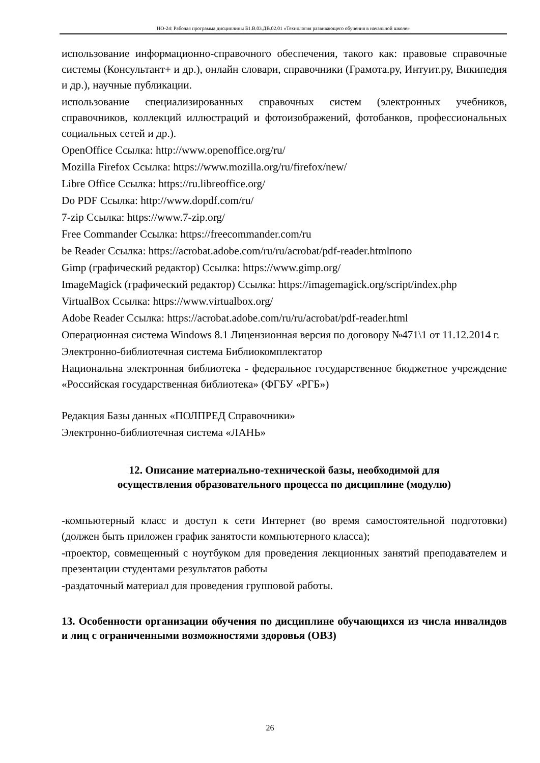НО-24: Рабочая программа дисциплины Б1.В.03.ДВ.02.01 «Технология развивающего обучения в начальной школе»
использование информационно-справочного обеспечения, такого как: правовые справочные системы (Консультант+ и др.), онлайн словари, справочники (Грамота.ру, Интуит.ру, Википедия и др.), научные публикации.
использование специализированных справочных систем (электронных учебников, справочников, коллекций иллюстраций и фотоизображений, фотобанков, профессиональных социальных сетей и др.).
OpenOffice Ссылка: http://www.openoffice.org/ru/
Mozilla Firefox Ссылка: https://www.mozilla.org/ru/firefox/new/
Libre Office Ссылка: https://ru.libreoffice.org/
Do PDF Ссылка: http://www.dopdf.com/ru/
7-zip Ссылка: https://www.7-zip.org/
Free Commander Ссылка: https://freecommander.com/ru
be Reader Ссылка: https://acrobat.adobe.com/ru/ru/acrobat/pdf-reader.htmlпопо
Gimp (графический редактор) Ссылка: https://www.gimp.org/
ImageMagick (графический редактор) Ссылка: https://imagemagick.org/script/index.php
VirtualBox Ссылка: https://www.virtualbox.org/
Adobe Reader Ссылка: https://acrobat.adobe.com/ru/ru/acrobat/pdf-reader.html
Операционная система Windows 8.1 Лицензионная версия по договору №471\1 от 11.12.2014 г.
Электронно-библиотечная система Библиокомплектатор
Национальна электронная библиотека - федеральное государственное бюджетное учреждение «Российская государственная библиотека» (ФГБУ «РГБ»)
Редакция Базы данных «ПОЛПРЕД Справочники»
Электронно-библиотечная система «ЛАНЬ»
12. Описание материально-технической базы, необходимой для
осуществления образовательного процесса по дисциплине (модулю)
-компьютерный класс и доступ к сети Интернет (во время самостоятельной подготовки) (должен быть приложен график занятости компьютерного класса);
-проектор, совмещенный с ноутбуком для проведения лекционных занятий преподавателем и презентации студентами результатов работы
-раздаточный материал для проведения групповой работы.
13. Особенности организации обучения по дисциплине обучающихся из числа инвалидов и лиц с ограниченными возможностями здоровья (ОВЗ)
26